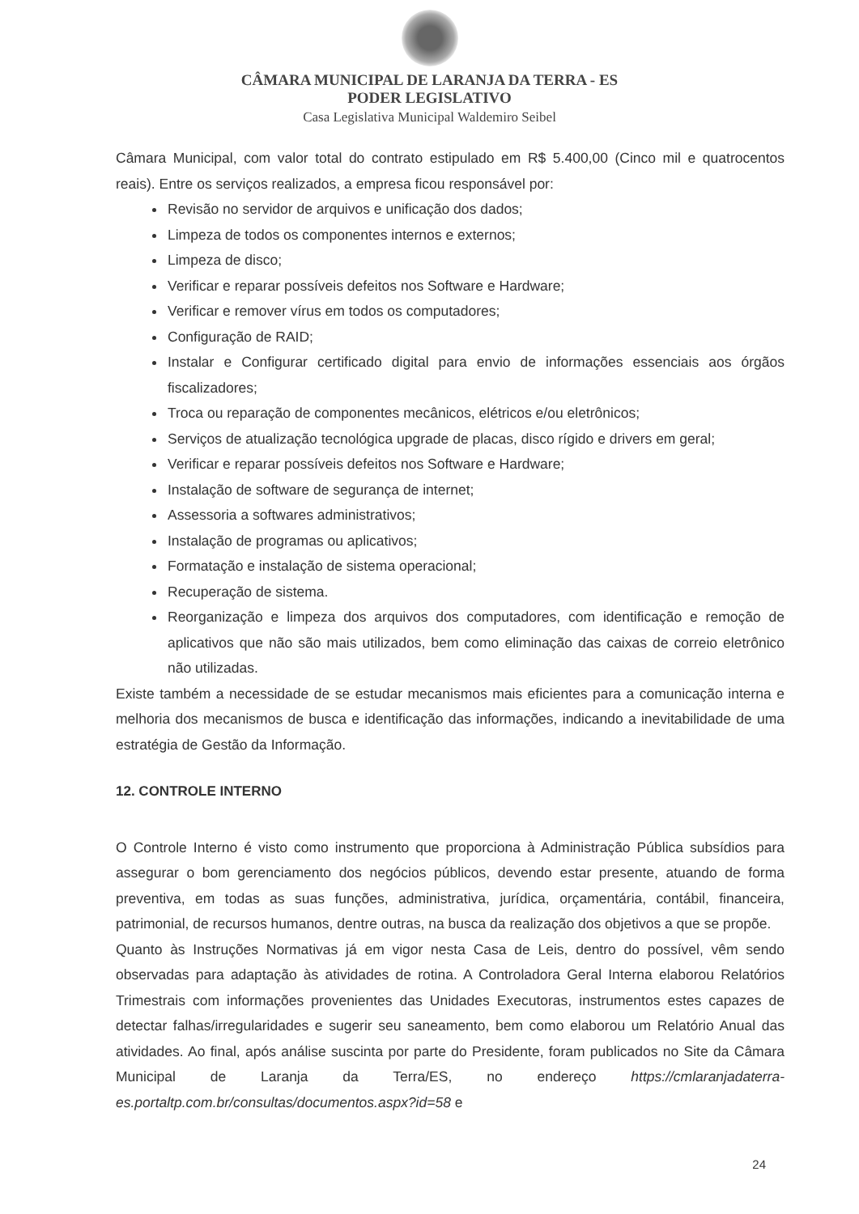CÂMARA MUNICIPAL DE LARANJA DA TERRA - ES
PODER LEGISLATIVO
Casa Legislativa Municipal Waldemiro Seibel
Câmara Municipal, com valor total do contrato estipulado em R$ 5.400,00 (Cinco mil e quatrocentos reais). Entre os serviços realizados, a empresa ficou responsável por:
Revisão no servidor de arquivos e unificação dos dados;
Limpeza de todos os componentes internos e externos;
Limpeza de disco;
Verificar e reparar possíveis defeitos nos Software e Hardware;
Verificar e remover vírus em todos os computadores;
Configuração de RAID;
Instalar e Configurar certificado digital para envio de informações essenciais aos órgãos fiscalizadores;
Troca ou reparação de componentes mecânicos, elétricos e/ou eletrônicos;
Serviços de atualização tecnológica upgrade de placas, disco rígido e drivers em geral;
Verificar e reparar possíveis defeitos nos Software e Hardware;
Instalação de software de segurança de internet;
Assessoria a softwares administrativos;
Instalação de programas ou aplicativos;
Formatação e instalação de sistema operacional;
Recuperação de sistema.
Reorganização e limpeza dos arquivos dos computadores, com identificação e remoção de aplicativos que não são mais utilizados, bem como eliminação das caixas de correio eletrônico não utilizadas.
Existe também a necessidade de se estudar mecanismos mais eficientes para a comunicação interna e melhoria dos mecanismos de busca e identificação das informações, indicando a inevitabilidade de uma estratégia de Gestão da Informação.
12. CONTROLE INTERNO
O Controle Interno é visto como instrumento que proporciona à Administração Pública subsídios para assegurar o bom gerenciamento dos negócios públicos, devendo estar presente, atuando de forma preventiva, em todas as suas funções, administrativa, jurídica, orçamentária, contábil, financeira, patrimonial, de recursos humanos, dentre outras, na busca da realização dos objetivos a que se propõe.
Quanto às Instruções Normativas já em vigor nesta Casa de Leis, dentro do possível, vêm sendo observadas para adaptação às atividades de rotina. A Controladora Geral Interna elaborou Relatórios Trimestrais com informações provenientes das Unidades Executoras, instrumentos estes capazes de detectar falhas/irregularidades e sugerir seu saneamento, bem como elaborou um Relatório Anual das atividades. Ao final, após análise suscinta por parte do Presidente, foram publicados no Site da Câmara Municipal de Laranja da Terra/ES, no endereço https://cmlaranjadaterra-es.portaltp.com.br/consultas/documentos.aspx?id=58 e
24